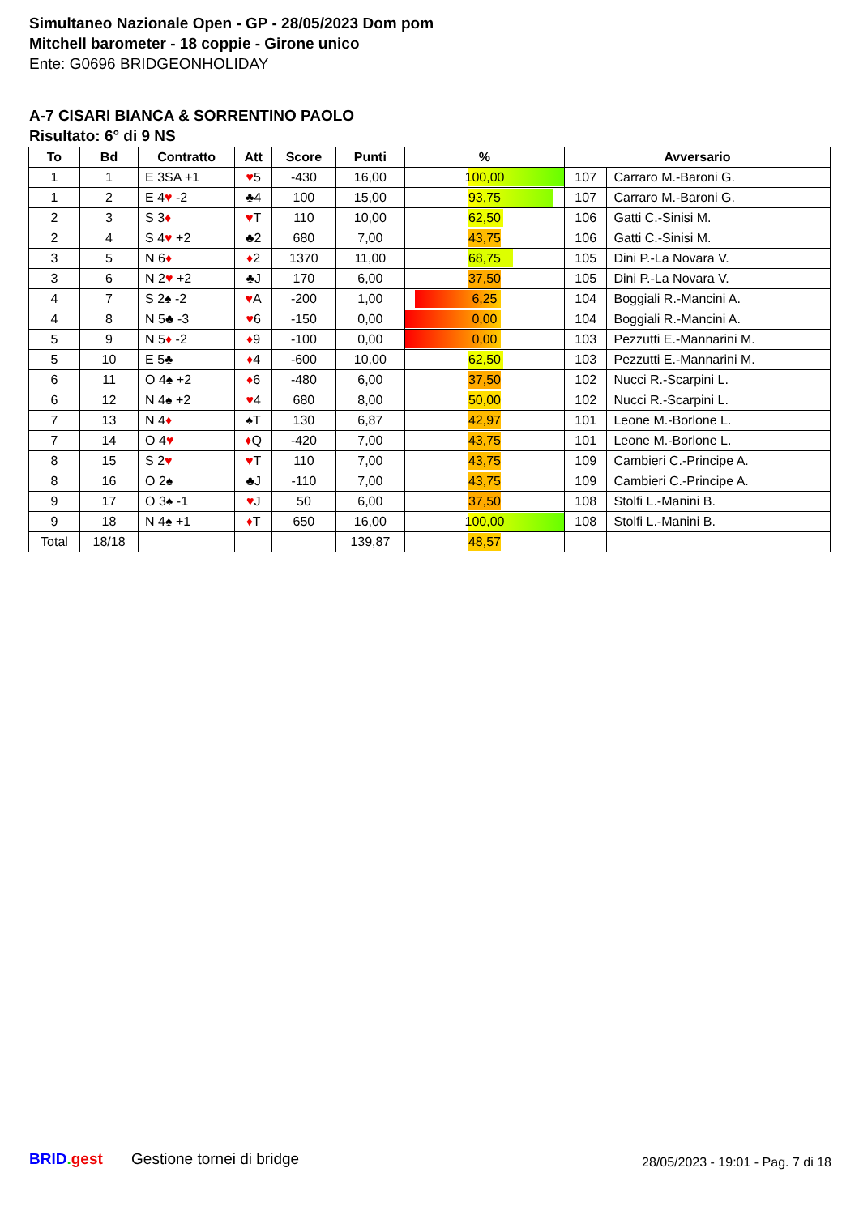Simultaneo Nazionale Open - GP - 28/05/2023 Dom pom
Mitchell barometer - 18 coppie - Girone unico
Ente: G0696 BRIDGEONHOLIDAY
A-7 CISARI BIANCA & SORRENTINO PAOLO
Risultato: 6° di 9 NS
| To | Bd | Contratto | Att | Score | Punti | % | Avversario | |
| --- | --- | --- | --- | --- | --- | --- | --- | --- |
| 1 | 1 | E 3SA +1 | ♥ 5 | -430 | 16,00 | 100,00 | 107 | Carraro M.-Baroni G. |
| 1 | 2 | E 4 ♥ -2 | ♣4 | 100 | 15,00 | 93,75 | 107 | Carraro M.-Baroni G. |
| 2 | 3 | S 3 ♦ | ♥ T | 110 | 10,00 | 62,50 | 106 | Gatti C.-Sinisi M. |
| 2 | 4 | S 4 ♥ +2 | ♣2 | 680 | 7,00 | 43,75 | 106 | Gatti C.-Sinisi M. |
| 3 | 5 | N 6 ♦ | ♦ 2 | 1370 | 11,00 | 68,75 | 105 | Dini P.-La Novara V. |
| 3 | 6 | N 2 ♥ +2 | ♣J | 170 | 6,00 | 37,50 | 105 | Dini P.-La Novara V. |
| 4 | 7 | S 2♠ -2 | ♥ A | -200 | 1,00 | 6,25 | 104 | Boggiali R.-Mancini A. |
| 4 | 8 | N 5♣ -3 | ♥ 6 | -150 | 0,00 | 0,00 | 104 | Boggiali R.-Mancini A. |
| 5 | 9 | N 5 ♦ -2 | ♦ 9 | -100 | 0,00 | 0,00 | 103 | Pezzutti E.-Mannarini M. |
| 5 | 10 | E 5♣ | ♦ 4 | -600 | 10,00 | 62,50 | 103 | Pezzutti E.-Mannarini M. |
| 6 | 11 | O 4♠ +2 | ♦ 6 | -480 | 6,00 | 37,50 | 102 | Nucci R.-Scarpini L. |
| 6 | 12 | N 4♠ +2 | ♥ 4 | 680 | 8,00 | 50,00 | 102 | Nucci R.-Scarpini L. |
| 7 | 13 | N 4 ♦ | ♠T | 130 | 6,87 | 42,97 | 101 | Leone M.-Borlone L. |
| 7 | 14 | O 4 ♥ | ♦ Q | -420 | 7,00 | 43,75 | 101 | Leone M.-Borlone L. |
| 8 | 15 | S 2 ♥ | ♥ T | 110 | 7,00 | 43,75 | 109 | Cambieri C.-Principe A. |
| 8 | 16 | O 2♠ | ♣J | -110 | 7,00 | 43,75 | 109 | Cambieri C.-Principe A. |
| 9 | 17 | O 3♠ -1 | ♥ J | 50 | 6,00 | 37,50 | 108 | Stolfi L.-Manini B. |
| 9 | 18 | N 4♠ +1 | ♦ T | 650 | 16,00 | 100,00 | 108 | Stolfi L.-Manini B. |
| Total | 18/18 | | | | 139,87 | 48,57 | | |
BRID. gest Gestione tornei di bridge 28/05/2023 - 19:01 - Pag. 7 di 18